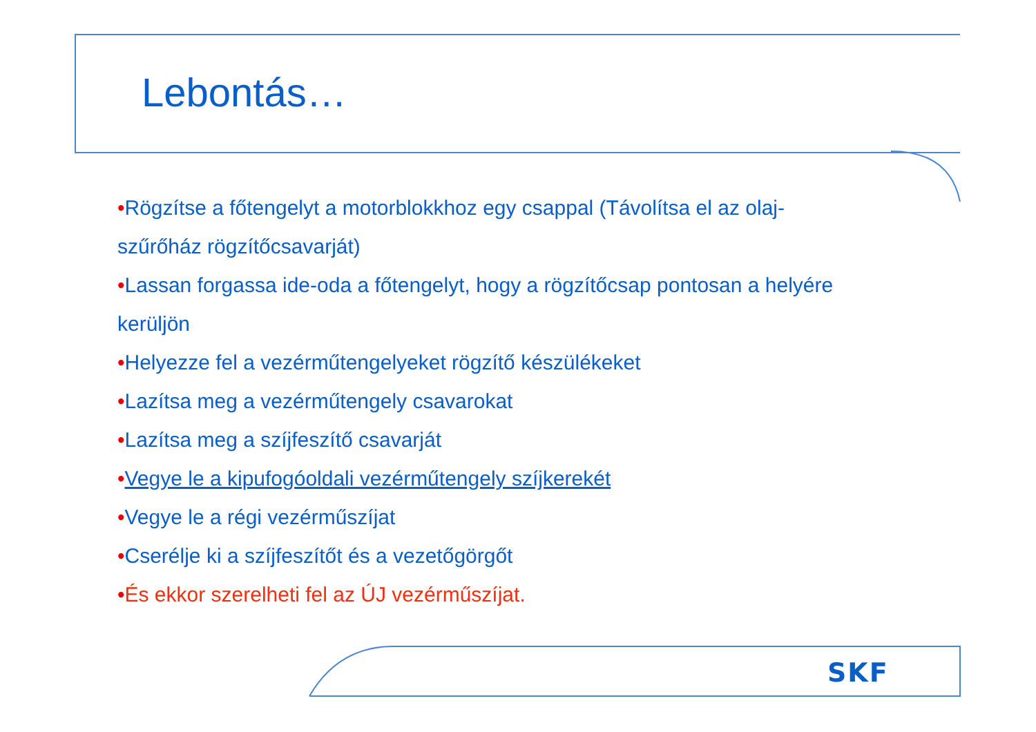Lebontás…
•Rögzítse a főtengelyt a motorblokkhoz egy csappal (Távolítsa el az olaj-szűrőház rögzítőcsavarját)
•Lassan forgassa ide-oda a főtengelyt, hogy a rögzítőcsap pontosan a helyére kerüljön
•Helyezze fel a vezérműtengelyeket rögzítő készülékeket
•Lazítsa meg a vezérműtengely csavarokat
•Lazítsa meg a szíjfeszítő csavarját
•Vegye le a kipufogóoldali vezérműtengely szíjkerekét
•Vegye le a régi vezérműszíjat
•Cserélje ki a szíjfeszítőt és a vezetőgörgőt
•És ekkor szerelheti fel az ÚJ vezérműszíjat.
SKF